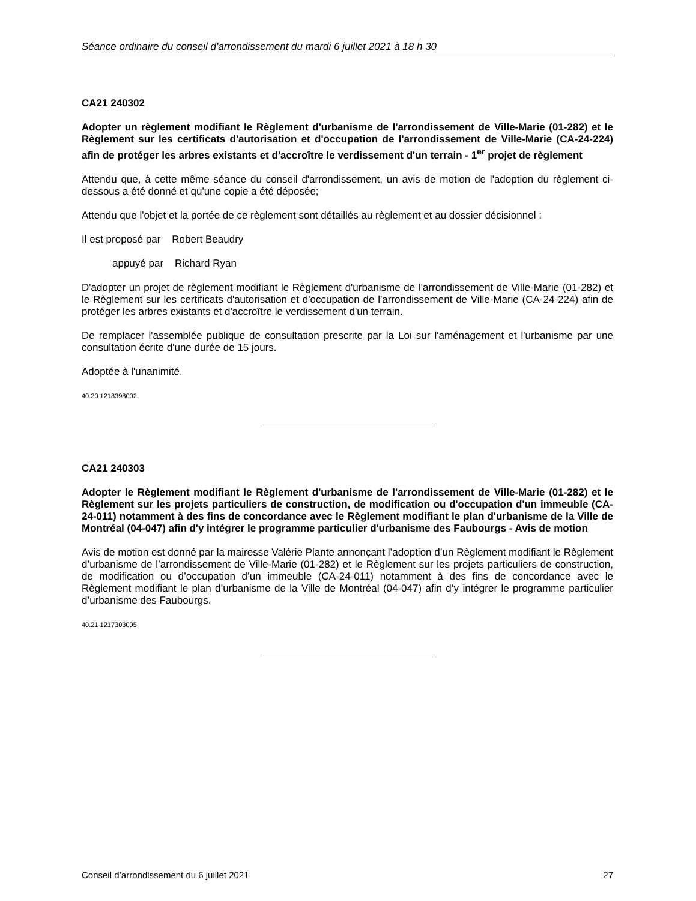Séance ordinaire du conseil d'arrondissement du mardi 6 juillet 2021 à 18 h 30
CA21 240302
Adopter un règlement modifiant le Règlement d'urbanisme de l'arrondissement de Ville-Marie (01-282) et le Règlement sur les certificats d'autorisation et d'occupation de l'arrondissement de Ville-Marie (CA-24-224) afin de protéger les arbres existants et d'accroître le verdissement d'un terrain - 1<sup>er</sup> projet de règlement
Attendu que, à cette même séance du conseil d'arrondissement, un avis de motion de l'adoption du règlement ci-dessous a été donné et qu'une copie a été déposée;
Attendu que l'objet et la portée de ce règlement sont détaillés au règlement et au dossier décisionnel :
Il est proposé par Robert Beaudry
appuyé par Richard Ryan
D'adopter un projet de règlement modifiant le Règlement d'urbanisme de l'arrondissement de Ville-Marie (01-282) et le Règlement sur les certificats d'autorisation et d'occupation de l'arrondissement de Ville-Marie (CA-24-224) afin de protéger les arbres existants et d'accroître le verdissement d'un terrain.
De remplacer l'assemblée publique de consultation prescrite par la Loi sur l'aménagement et l'urbanisme par une consultation écrite d'une durée de 15 jours.
Adoptée à l'unanimité.
40.20 1218398002
CA21 240303
Adopter le Règlement modifiant le Règlement d'urbanisme de l'arrondissement de Ville-Marie (01-282) et le Règlement sur les projets particuliers de construction, de modification ou d'occupation d'un immeuble (CA-24-011) notamment à des fins de concordance avec le Règlement modifiant le plan d'urbanisme de la Ville de Montréal (04-047) afin d'y intégrer le programme particulier d'urbanisme des Faubourgs - Avis de motion
Avis de motion est donné par la mairesse Valérie Plante annonçant l’adoption d’un Règlement modifiant le Règlement d’urbanisme de l’arrondissement de Ville-Marie (01-282) et le Règlement sur les projets particuliers de construction, de modification ou d’occupation d’un immeuble (CA-24-011) notamment à des fins de concordance avec le Règlement modifiant le plan d’urbanisme de la Ville de Montréal (04-047) afin d’y intégrer le programme particulier d’urbanisme des Faubourgs.
40.21 1217303005
Conseil d’arrondissement du 6 juillet 2021 27